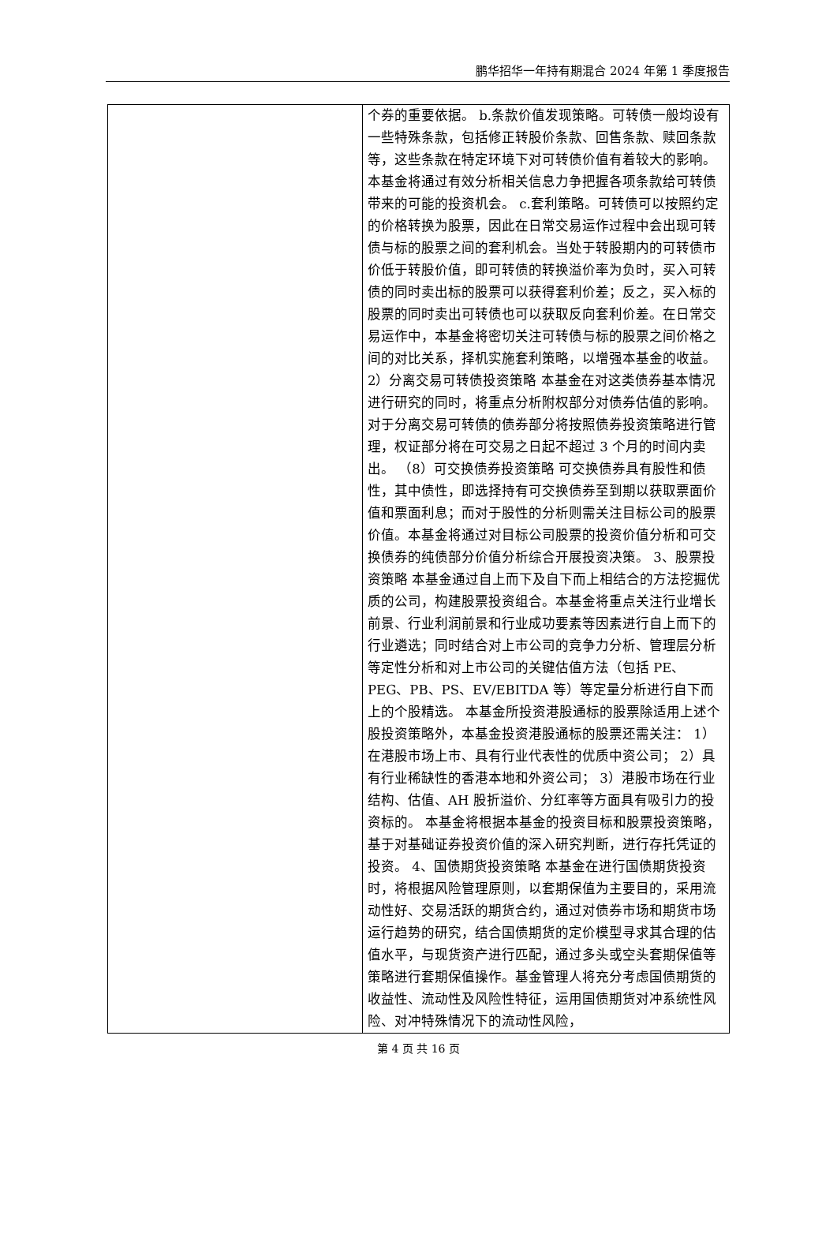鹏华招华一年持有期混合 2024 年第 1 季度报告
| | 个券的重要依据。 b.条款价值发现策略。可转债一般均设有一些特殊条款，包括修正转股价条款、回售条款、赎回条款等，这些条款在特定环境下对可转债价值有着较大的影响。本基金将通过有效分析相关信息力争把握各项条款给可转债带来的可能的投资机会。 c.套利策略。可转债可以按照约定的价格转换为股票，因此在日常交易运作过程中会出现可转债与标的股票之间的套利机会。当处于转股期内的可转债市价低于转股价值，即可转债的转换溢价率为负时，买入可转债的同时卖出标的股票可以获得套利价差；反之，买入标的股票的同时卖出可转债也可以获取反向套利价差。在日常交易运作中，本基金将密切关注可转债与标的股票之间价格之间的对比关系，择机实施套利策略，以增强本基金的收益。 2）分离交易可转债投资策略 本基金在对这类债券基本情况进行研究的同时，将重点分析附权部分对债券估值的影响。对于分离交易可转债的债券部分将按照债券投资策略进行管理，权证部分将在可交易之日起不超过 3 个月的时间内卖出。 （8）可交换债券投资策略 可交换债券具有股性和债性，其中债性，即选择持有可交换债券至到期以获取票面价值和票面利息；而对于股性的分析则需关注目标公司的股票价值。本基金将通过对目标公司股票的投资价值分析和可交换债券的纯债部分价值分析综合开展投资决策。 3、股票投资策略 本基金通过自上而下及自下而上相结合的方法挖掘优质的公司，构建股票投资组合。本基金将重点关注行业增长前景、行业利润前景和行业成功要素等因素进行自上而下的行业遴选；同时结合对上市公司的竞争力分析、管理层分析等定性分析和对上市公司的关键估值方法（包括 PE、PEG、PB、PS、EV/EBITDA 等）等定量分析进行自下而上的个股精选。 本基金所投资港股通标的股票除适用上述个股投资策略外，本基金投资港股通标的股票还需关注： 1）在港股市场上市、具有行业代表性的优质中资公司； 2）具有行业稀缺性的香港本地和外资公司； 3）港股市场在行业结构、估值、AH 股折溢价、分红率等方面具有吸引力的投资标的。 本基金将根据本基金的投资目标和股票投资策略，基于对基础证券投资价值的深入研究判断，进行存托凭证的投资。 4、国债期货投资策略 本基金在进行国债期货投资时，将根据风险管理原则，以套期保值为主要目的，采用流动性好、交易活跃的期货合约，通过对债券市场和期货市场运行趋势的研究，结合国债期货的定价模型寻求其合理的估值水平，与现货资产进行匹配，通过多头或空头套期保值等策略进行套期保值操作。基金管理人将充分考虑国债期货的收益性、流动性及风险性特征，运用国债期货对冲系统性风险、对冲特殊情况下的流动性风险， |
第 4 页 共 16 页